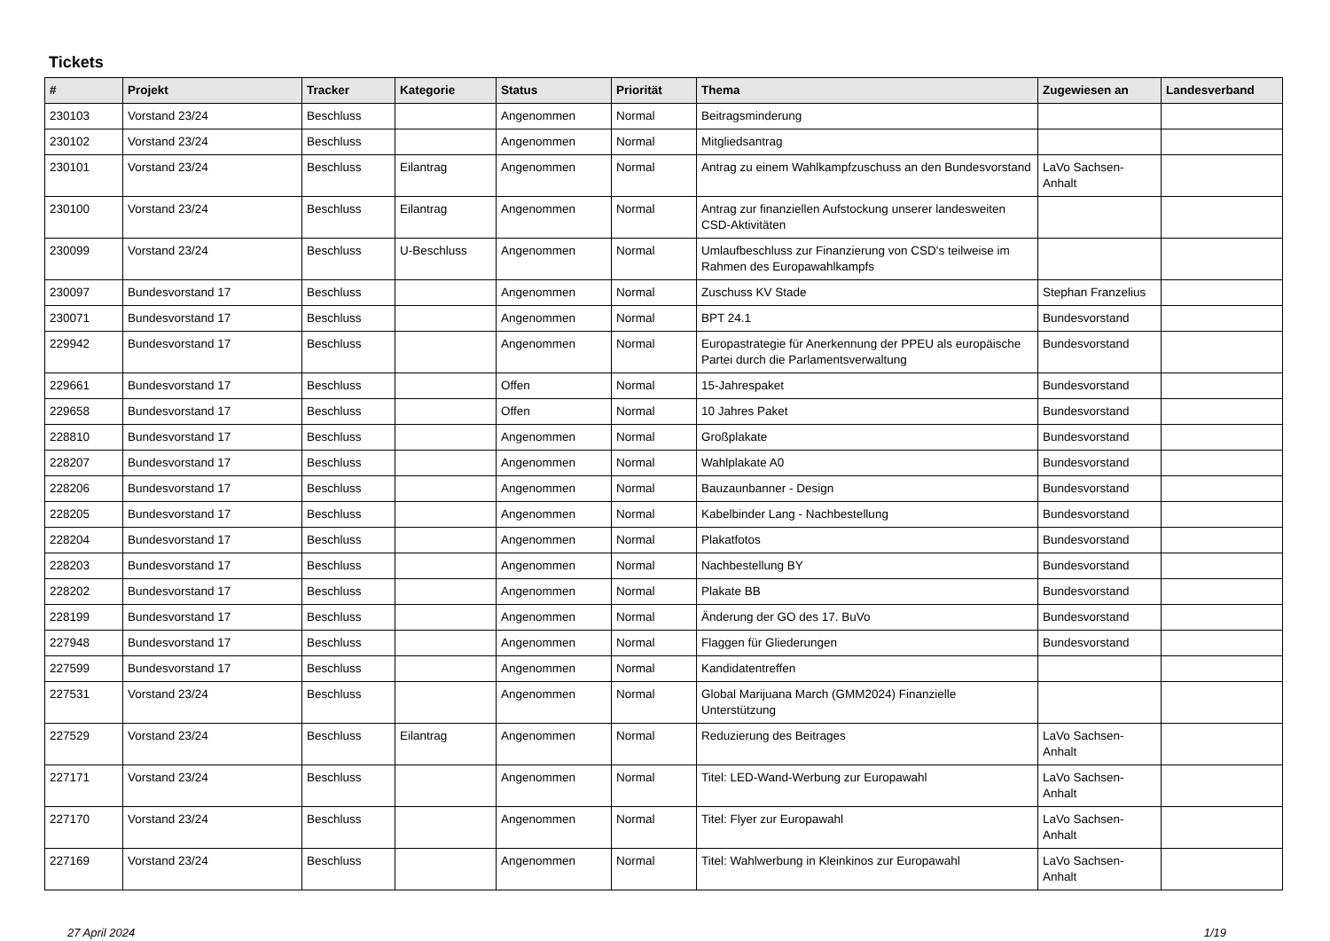Tickets
| # | Projekt | Tracker | Kategorie | Status | Priorität | Thema | Zugewiesen an | Landesverband |
| --- | --- | --- | --- | --- | --- | --- | --- | --- |
| 230103 | Vorstand 23/24 | Beschluss | | Angenommen | Normal | Beitragsminderung | | |
| 230102 | Vorstand 23/24 | Beschluss | | Angenommen | Normal | Mitgliedsantrag | | |
| 230101 | Vorstand 23/24 | Beschluss | Eilantrag | Angenommen | Normal | Antrag zu einem Wahlkampfzuschuss an den Bundesvorstand | LaVo Sachsen-Anhalt | |
| 230100 | Vorstand 23/24 | Beschluss | Eilantrag | Angenommen | Normal | Antrag zur finanziellen Aufstockung unserer landesweiten CSD-Aktivitäten | | |
| 230099 | Vorstand 23/24 | Beschluss | U-Beschluss | Angenommen | Normal | Umlaufbeschluss zur Finanzierung von CSD's teilweise im Rahmen des Europawahlkampfs | | |
| 230097 | Bundesvorstand 17 | Beschluss | | Angenommen | Normal | Zuschuss KV Stade | Stephan Franzelius | |
| 230071 | Bundesvorstand 17 | Beschluss | | Angenommen | Normal | BPT 24.1 | Bundesvorstand | |
| 229942 | Bundesvorstand 17 | Beschluss | | Angenommen | Normal | Europastrategie für Anerkennung der PPEU als europäische Partei durch die Parlamentsverwaltung | Bundesvorstand | |
| 229661 | Bundesvorstand 17 | Beschluss | | Offen | Normal | 15-Jahrespaket | Bundesvorstand | |
| 229658 | Bundesvorstand 17 | Beschluss | | Offen | Normal | 10 Jahres Paket | Bundesvorstand | |
| 228810 | Bundesvorstand 17 | Beschluss | | Angenommen | Normal | Großplakate | Bundesvorstand | |
| 228207 | Bundesvorstand 17 | Beschluss | | Angenommen | Normal | Wahlplakate A0 | Bundesvorstand | |
| 228206 | Bundesvorstand 17 | Beschluss | | Angenommen | Normal | Bauzaunbanner - Design | Bundesvorstand | |
| 228205 | Bundesvorstand 17 | Beschluss | | Angenommen | Normal | Kabelbinder Lang - Nachbestellung | Bundesvorstand | |
| 228204 | Bundesvorstand 17 | Beschluss | | Angenommen | Normal | Plakatfotos | Bundesvorstand | |
| 228203 | Bundesvorstand 17 | Beschluss | | Angenommen | Normal | Nachbestellung BY | Bundesvorstand | |
| 228202 | Bundesvorstand 17 | Beschluss | | Angenommen | Normal | Plakate BB | Bundesvorstand | |
| 228199 | Bundesvorstand 17 | Beschluss | | Angenommen | Normal | Änderung der GO des 17. BuVo | Bundesvorstand | |
| 227948 | Bundesvorstand 17 | Beschluss | | Angenommen | Normal | Flaggen für Gliederungen | Bundesvorstand | |
| 227599 | Bundesvorstand 17 | Beschluss | | Angenommen | Normal | Kandidatentreffen | | |
| 227531 | Vorstand 23/24 | Beschluss | | Angenommen | Normal | Global Marijuana March (GMM2024) Finanzielle Unterstützung | | |
| 227529 | Vorstand 23/24 | Beschluss | Eilantrag | Angenommen | Normal | Reduzierung des Beitrages | LaVo Sachsen-Anhalt | |
| 227171 | Vorstand 23/24 | Beschluss | | Angenommen | Normal | Titel: LED-Wand-Werbung zur Europawahl | LaVo Sachsen-Anhalt | |
| 227170 | Vorstand 23/24 | Beschluss | | Angenommen | Normal | Titel: Flyer zur Europawahl | LaVo Sachsen-Anhalt | |
| 227169 | Vorstand 23/24 | Beschluss | | Angenommen | Normal | Titel: Wahlwerbung in Kleinkinos zur Europawahl | LaVo Sachsen-Anhalt | |
27 April 2024 1/19